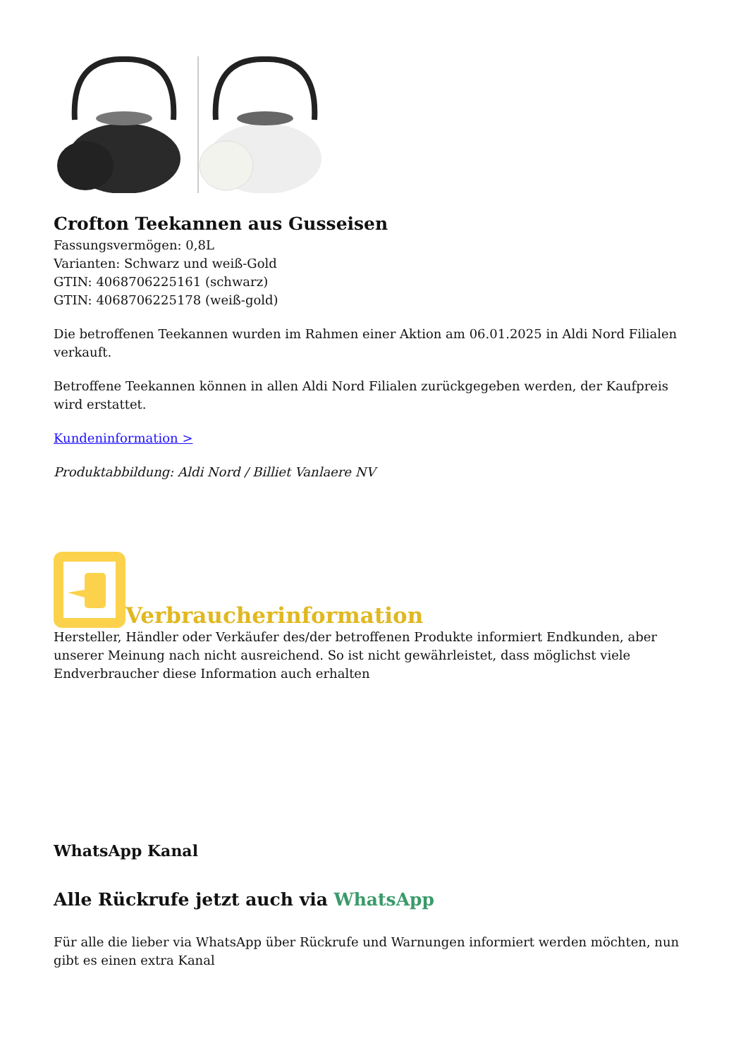Crofton Teekannen aus Gusseisen
Fassungsvermögen: 0,8L
Varianten: Schwarz und weiß-Gold
GTIN: 4068706225161 (schwarz)
GTIN: 4068706225178 (weiß-gold)
Die betroffenen Teekannen wurden im Rahmen einer Aktion am 06.01.2025 in Aldi Nord Filialen verkauft.
Betroffene Teekannen können in allen Aldi Nord Filialen zurückgegeben werden, der Kaufpreis wird erstattet.
Kundeninformation >
Produktabbildung: Aldi Nord / Billiet Vanlaere NV
Verbraucherinformation
Hersteller, Händler oder Verkäufer des/der betroffenen Produkte informiert Endkunden, aber unserer Meinung nach nicht ausreichend. So ist nicht gewährleistet, dass möglichst viele Endverbraucher diese Information auch erhalten
WhatsApp Kanal
Alle Rückrufe jetzt auch via WhatsApp
Für alle die lieber via WhatsApp über Rückrufe und Warnungen informiert werden möchten, nun gibt es einen extra Kanal